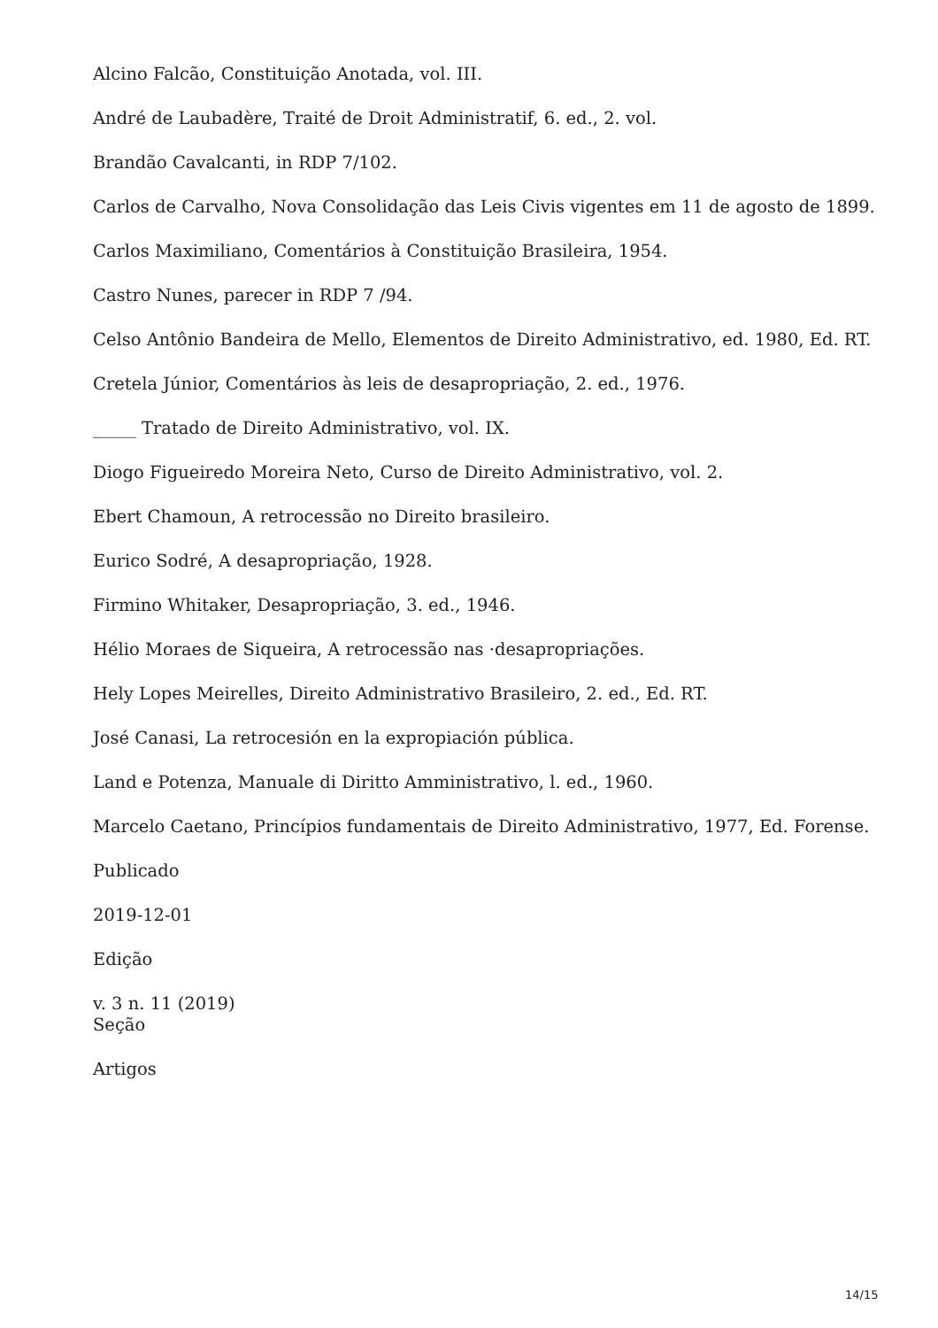Alcino Falcão, Constituição Anotada, vol. III.
André de Laubadère, Traité de Droit Administratif, 6. ed., 2. vol.
Brandão Cavalcanti, in RDP 7/102.
Carlos de Carvalho, Nova Consolidação das Leis Civis vigentes em 11 de agosto de 1899.
Carlos Maximiliano, Comentários à Constituição Brasileira, 1954.
Castro Nunes, parecer in RDP 7 /94.
Celso Antônio Bandeira de Mello, Elementos de Direito Administrativo, ed. 1980, Ed. RT.
Cretela Júnior, Comentários às leis de desapropriação, 2. ed., 1976.
_____ Tratado de Direito Administrativo, vol. IX.
Diogo Figueiredo Moreira Neto, Curso de Direito Administrativo, vol. 2.
Ebert Chamoun, A retrocessão no Direito brasileiro.
Eurico Sodré, A desapropriação, 1928.
Firmino Whitaker, Desapropriação, 3. ed., 1946.
Hélio Moraes de Siqueira, A retrocessão nas ·desapropriações.
Hely Lopes Meirelles, Direito Administrativo Brasileiro, 2. ed., Ed. RT.
José Canasi, La retrocesión en la expropiación pública.
Land e Potenza, Manuale di Diritto Amministrativo, l. ed., 1960.
Marcelo Caetano, Princípios fundamentais de Direito Administrativo, 1977, Ed. Forense.
Publicado
2019-12-01
Edição
v. 3 n. 11 (2019)
Seção
Artigos
14/15